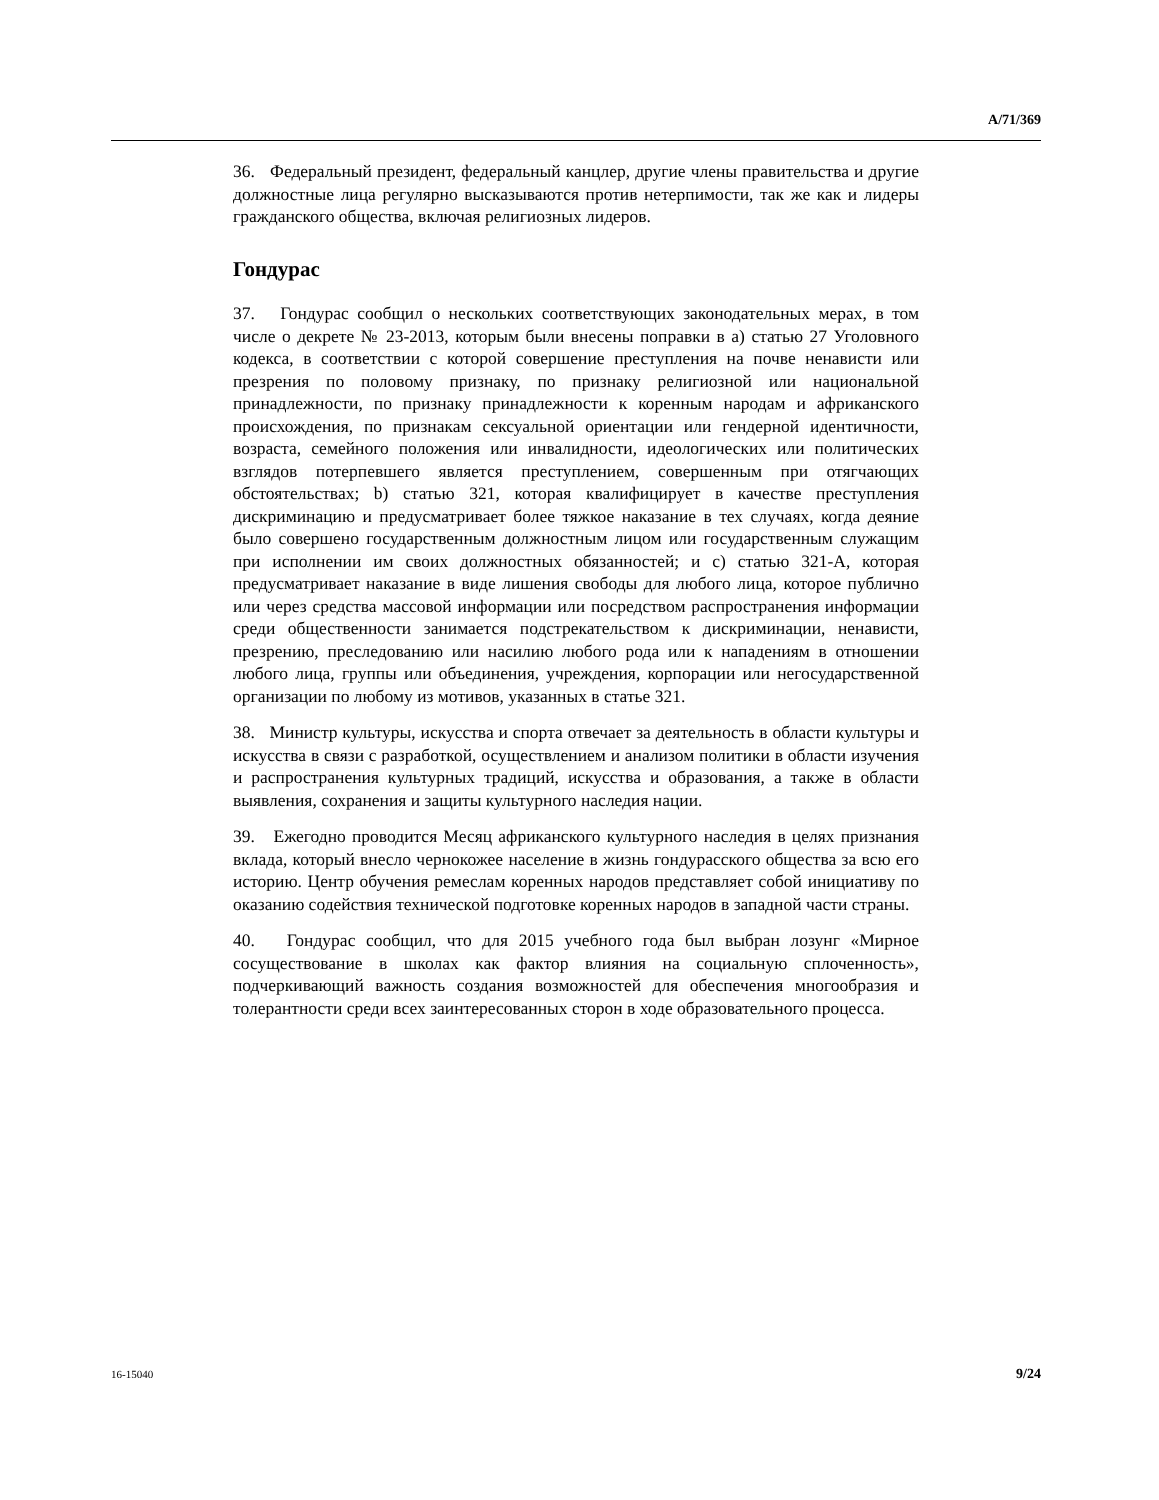A/71/369
36. Федеральный президент, федеральный канцлер, другие члены правительства и другие должностные лица регулярно высказываются против нетерпимости, так же как и лидеры гражданского общества, включая религиозных лидеров.
Гондурас
37. Гондурас сообщил о нескольких соответствующих законодательных мерах, в том числе о декрете № 23-2013, которым были внесены поправки в a) статью 27 Уголовного кодекса, в соответствии с которой совершение преступления на почве ненависти или презрения по половому признаку, по признаку религиозной или национальной принадлежности, по признаку принадлежности к коренным народам и африканского происхождения, по признакам сексуальной ориентации или гендерной идентичности, возраста, семейного положения или инвалидности, идеологических или политических взглядов потерпевшего является преступлением, совершенным при отягчающих обстоятельствах; b) статью 321, которая квалифицирует в качестве преступления дискриминацию и предусматривает более тяжкое наказание в тех случаях, когда деяние было совершено государственным должностным лицом или государственным служащим при исполнении им своих должностных обязанностей; и c) статью 321-A, которая предусматривает наказание в виде лишения свободы для любого лица, которое публично или через средства массовой информации или посредством распространения информации среди общественности занимается подстрекательством к дискриминации, ненависти, презрению, преследованию или насилию любого рода или к нападениям в отношении любого лица, группы или объединения, учреждения, корпорации или негосударственной организации по любому из мотивов, указанных в статье 321.
38. Министр культуры, искусства и спорта отвечает за деятельность в области культуры и искусства в связи с разработкой, осуществлением и анализом политики в области изучения и распространения культурных традиций, искусства и образования, а также в области выявления, сохранения и защиты культурного наследия нации.
39. Ежегодно проводится Месяц африканского культурного наследия в целях признания вклада, который внесло чернокожее население в жизнь гондурасского общества за всю его историю. Центр обучения ремеслам коренных народов представляет собой инициативу по оказанию содействия технической подготовке коренных народов в западной части страны.
40. Гондурас сообщил, что для 2015 учебного года был выбран лозунг «Мирное сосуществование в школах как фактор влияния на социальную сплоченность», подчеркивающий важность создания возможностей для обеспечения многообразия и толерантности среди всех заинтересованных сторон в ходе образовательного процесса.
16-15040 9/24